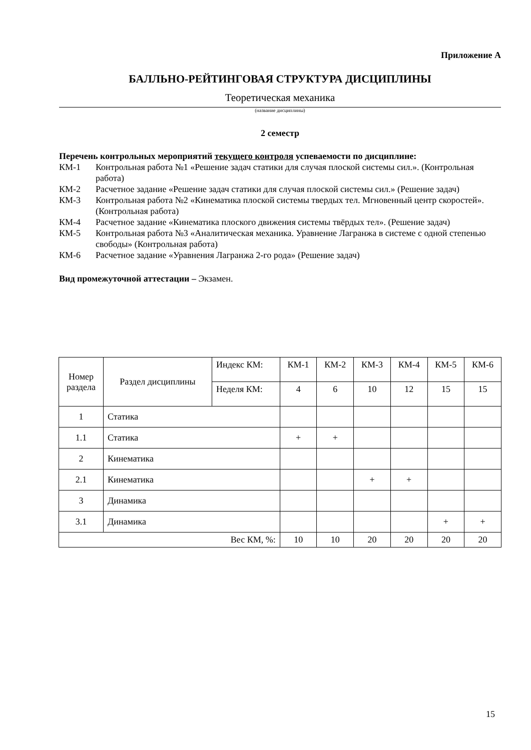Приложение А
БАЛЛЬНО-РЕЙТИНГОВАЯ СТРУКТУРА ДИСЦИПЛИНЫ
Теоретическая механика
(название дисциплины)
2 семестр
Перечень контрольных мероприятий текущего контроля успеваемости по дисциплине:
КМ-1 Контрольная работа №1 «Решение задач статики для случая плоской системы сил.». (Контрольная работа)
КМ-2 Расчетное задание «Решение задач статики для случая плоской системы сил.» (Решение задач)
КМ-3 Контрольная работа №2 «Кинематика плоской системы твердых тел. Мгновенный центр скоростей». (Контрольная работа)
КМ-4 Расчетное задание «Кинематика плоского движения системы твёрдых тел». (Решение задач)
КМ-5 Контрольная работа №3 «Аналитическая механика. Уравнение Лагранжа в системе с одной степенью свободы» (Контрольная работа)
КМ-6 Расчетное задание «Уравнения Лагранжа 2-го рода» (Решение задач)
Вид промежуточной аттестации – Экзамен.
| Номер раздела | Раздел дисциплины | Индекс КМ: | КМ-1 | КМ-2 | КМ-3 | КМ-4 | КМ-5 | КМ-6 |
| | | Неделя КМ: | 4 | 6 | 10 | 12 | 15 | 15 |
| 1 | Статика | | | | | | | |
| 1.1 | Статика | | + | + | | | | |
| 2 | Кинематика | | | | | | | |
| 2.1 | Кинематика | | | | + | + | | |
| 3 | Динамика | | | | | | | |
| 3.1 | Динамика | | | | | | + | + |
| Вес КМ, %: | | | 10 | 10 | 20 | 20 | 20 | 20 |
15